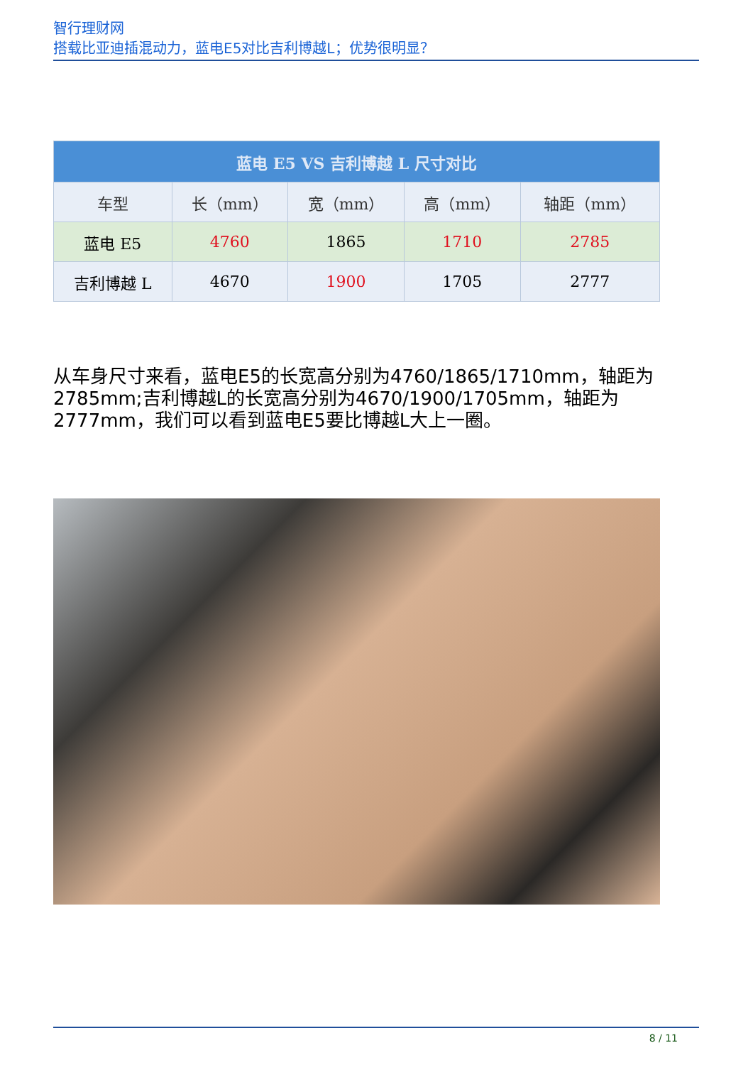智行理财网
搭载比亚迪插混动力，蓝电E5对比吉利博越L；优势很明显？
| 蓝电 E5 VS 吉利博越 L 尺寸对比 | | | | |
| --- | --- | --- | --- | --- |
| 车型 | 长（mm） | 宽（mm） | 高（mm） | 轴距（mm） |
| 蓝电 E5 | 4760 | 1865 | 1710 | 2785 |
| 吉利博越 L | 4670 | 1900 | 1705 | 2777 |
从车身尺寸来看，蓝电E5的长宽高分别为4760/1865/1710mm，轴距为2785mm;吉利博越L的长宽高分别为4670/1900/1705mm，轴距为2777mm，我们可以看到蓝电E5要比博越L大上一圈。
8 / 11